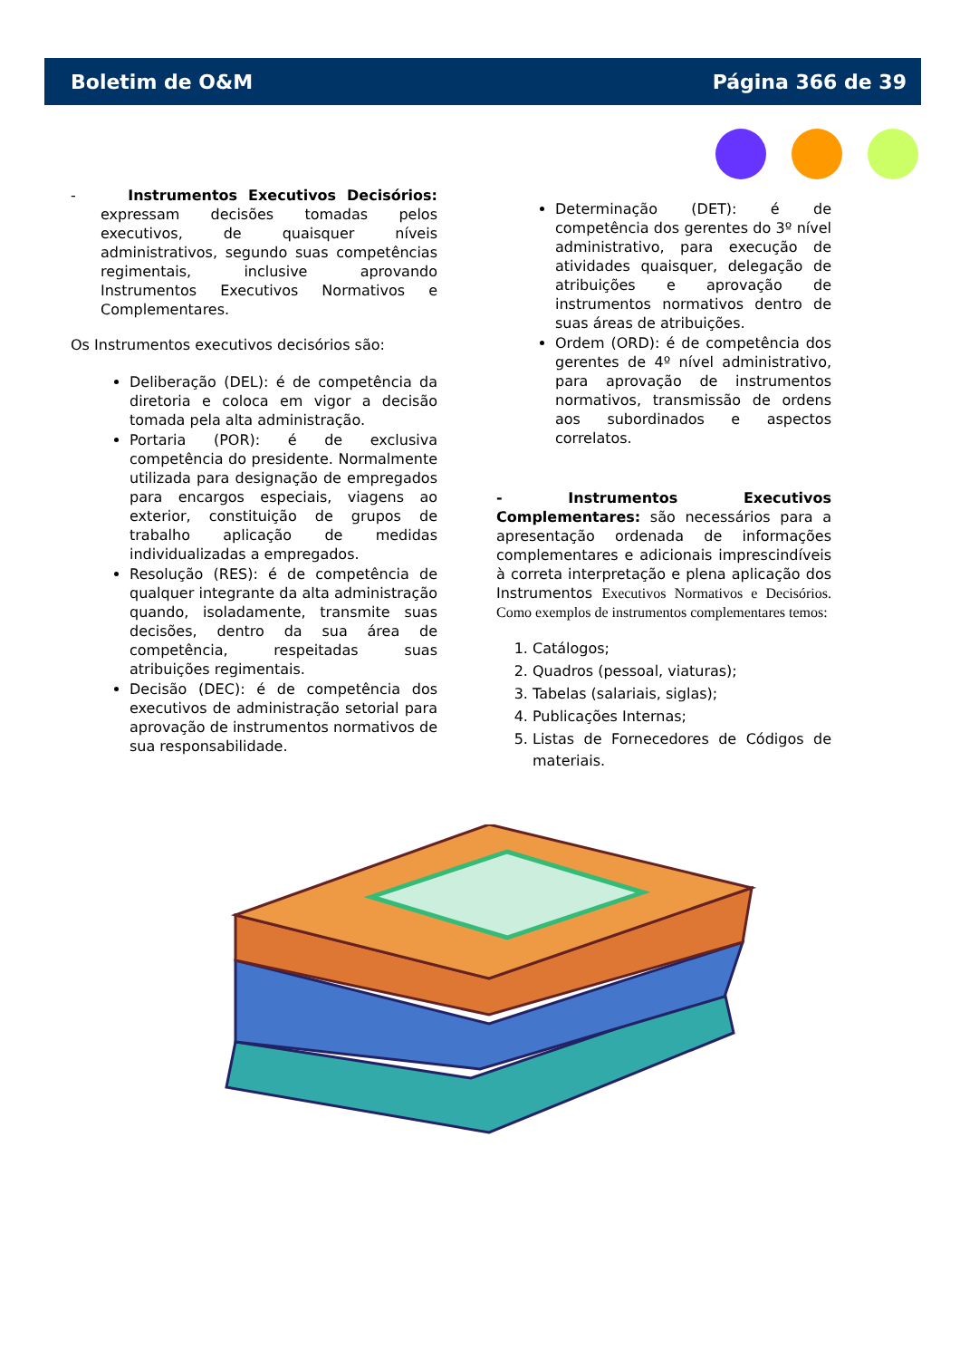Boletim de O&M Página 366 de 39
- Instrumentos Executivos Decisórios: expressam decisões tomadas pelos executivos, de quaisquer níveis administrativos, segundo suas competências regimentais, inclusive aprovando Instrumentos Executivos Normativos e Complementares.
Os Instrumentos executivos decisórios são:
Deliberação (DEL): é de competência da diretoria e coloca em vigor a decisão tomada pela alta administração.
Portaria (POR): é de exclusiva competência do presidente. Normalmente utilizada para designação de empregados para encargos especiais, viagens ao exterior, constituição de grupos de trabalho aplicação de medidas individualizadas a empregados.
Resolução (RES): é de competência de qualquer integrante da alta administração quando, isoladamente, transmite suas decisões, dentro da sua área de competência, respeitadas suas atribuições regimentais.
Decisão (DEC): é de competência dos executivos de administração setorial para aprovação de instrumentos normativos de sua responsabilidade.
Determinação (DET): é de competência dos gerentes do 3º nível administrativo, para execução de atividades quaisquer, delegação de atribuições e aprovação de instrumentos normativos dentro de suas áreas de atribuições.
Ordem (ORD): é de competência dos gerentes de 4º nível administrativo, para aprovação de instrumentos normativos, transmissão de ordens aos subordinados e aspectos correlatos.
- Instrumentos Executivos Complementares: são necessários para a apresentação ordenada de informações complementares e adicionais imprescindíveis à correta interpretação e plena aplicação dos Instrumentos Executivos Normativos e Decisórios. Como exemplos de instrumentos complementares temos:
1. Catálogos;
2. Quadros (pessoal, viaturas);
3. Tabelas (salariais, siglas);
4. Publicações Internas;
5. Listas de Fornecedores de Códigos de materiais.